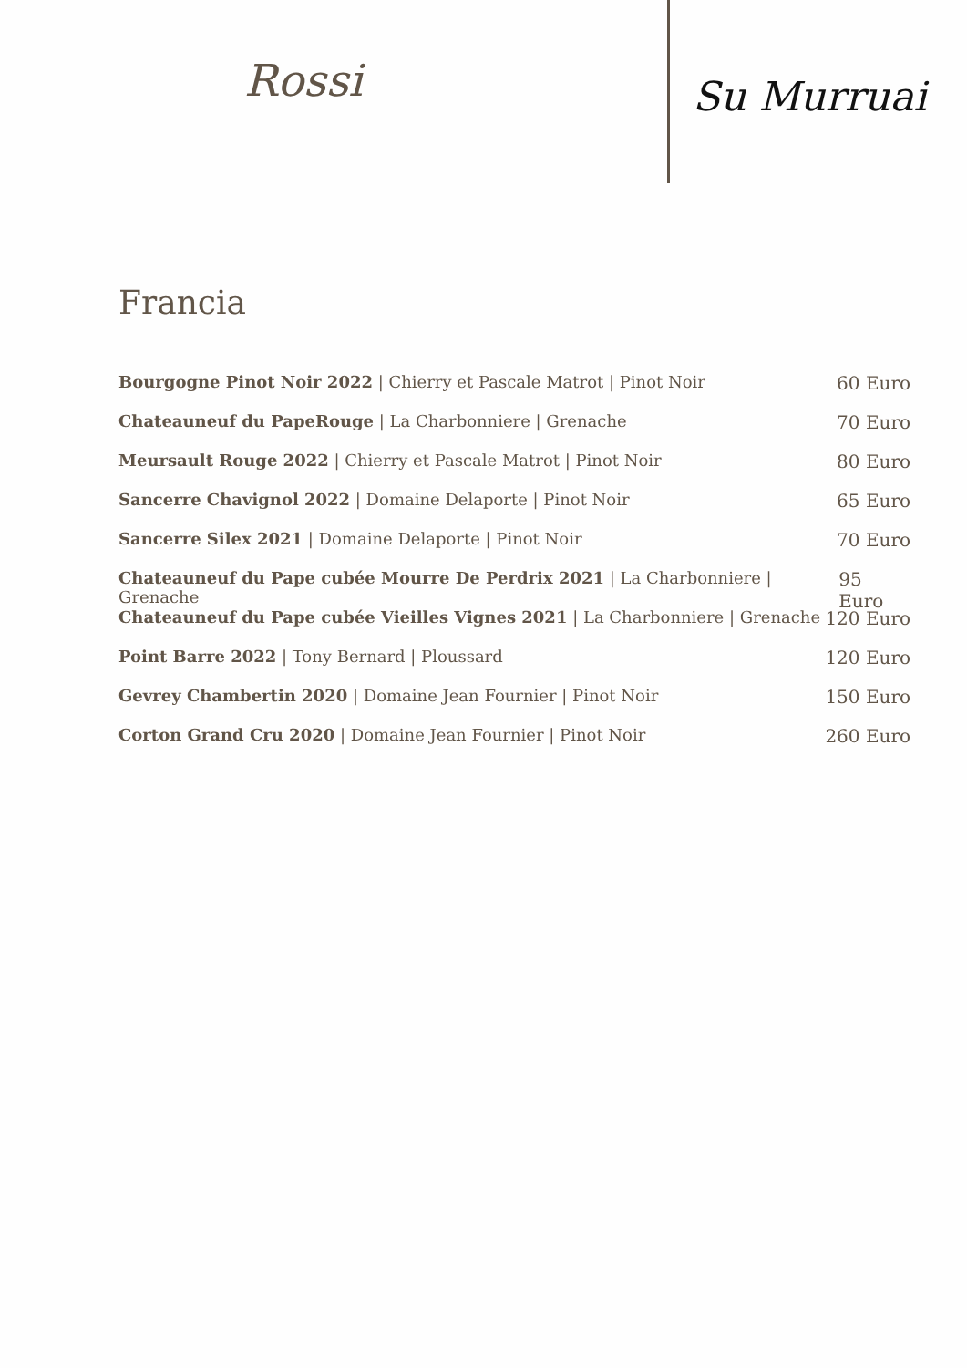Rossi
Su Murruai
Francia
Bourgogne Pinot Noir 2022 | Chierry et Pascale Matrot | Pinot Noir 60 Euro
Chateauneuf du PapeRouge | La Charbonniere | Grenache 70 Euro
Meursault Rouge 2022 | Chierry et Pascale Matrot | Pinot Noir 80 Euro
Sancerre Chavignol 2022 | Domaine Delaporte | Pinot Noir 65 Euro
Sancerre Silex 2021 | Domaine Delaporte | Pinot Noir 70 Euro
Chateauneuf du Pape cubée Mourre De Perdrix 2021 | La Charbonniere | Grenache 95 Euro
Chateauneuf du Pape cubée Vieilles Vignes 2021 | La Charbonniere | Grenache 120 Euro
Point Barre 2022 | Tony Bernard | Ploussard 120 Euro
Gevrey Chambertin 2020 | Domaine Jean Fournier | Pinot Noir 150 Euro
Corton Grand Cru 2020 | Domaine Jean Fournier | Pinot Noir 260 Euro